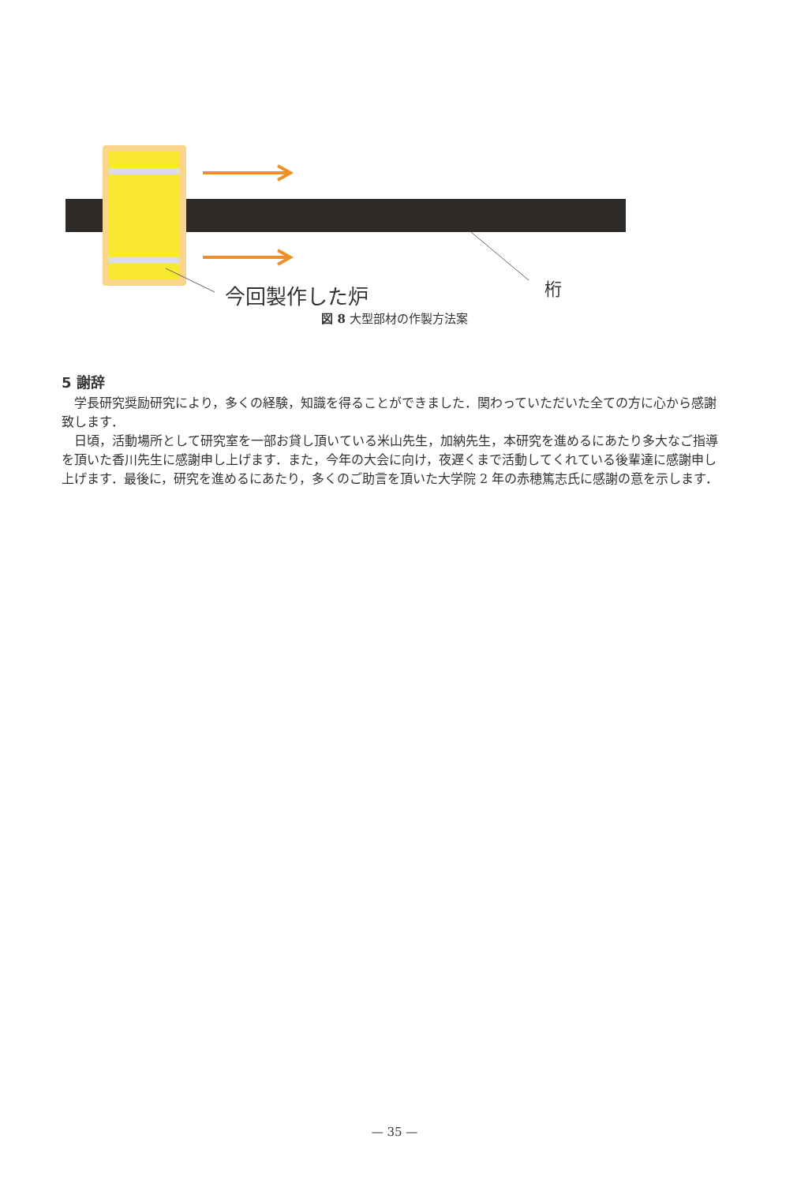今回製作した炉 桁
図 8 大型部材の作製方法案
5 謝辞
学長研究奨励研究により，多くの経験，知識を得ることができました．関わっていただいた全ての方に心から感謝致します．
日頃，活動場所として研究室を一部お貸し頂いている米山先生，加納先生，本研究を進めるにあたり多大なご指導を頂いた香川先生に感謝申し上げます．また，今年の大会に向け，夜遅くまで活動してくれている後輩達に感謝申し上げます．最後に，研究を進めるにあたり，多くのご助言を頂いた大学院 2 年の赤穂篤志氏に感謝の意を示します．
— 35 —